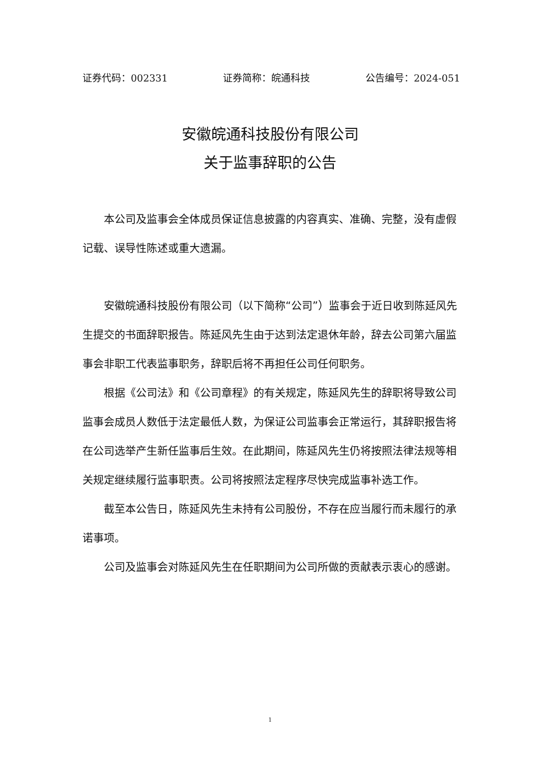证券代码：002331 证券简称：皖通科技 公告编号：2024-051
安徽皖通科技股份有限公司
关于监事辞职的公告
本公司及监事会全体成员保证信息披露的内容真实、准确、完整，没有虚假记载、误导性陈述或重大遗漏。
安徽皖通科技股份有限公司（以下简称“公司”）监事会于近日收到陈延风先生提交的书面辞职报告。陈延风先生由于达到法定退休年龄，辞去公司第六届监事会非职工代表监事职务，辞职后将不再担任公司任何职务。
根据《公司法》和《公司章程》的有关规定，陈延风先生的辞职将导致公司监事会成员人数低于法定最低人数，为保证公司监事会正常运行，其辞职报告将在公司选举产生新任监事后生效。在此期间，陈延风先生仍将按照法律法规等相关规定继续履行监事职责。公司将按照法定程序尽快完成监事补选工作。
截至本公告日，陈延风先生未持有公司股份，不存在应当履行而未履行的承诺事项。
公司及监事会对陈延风先生在任职期间为公司所做的贡献表示衷心的感谢。
1